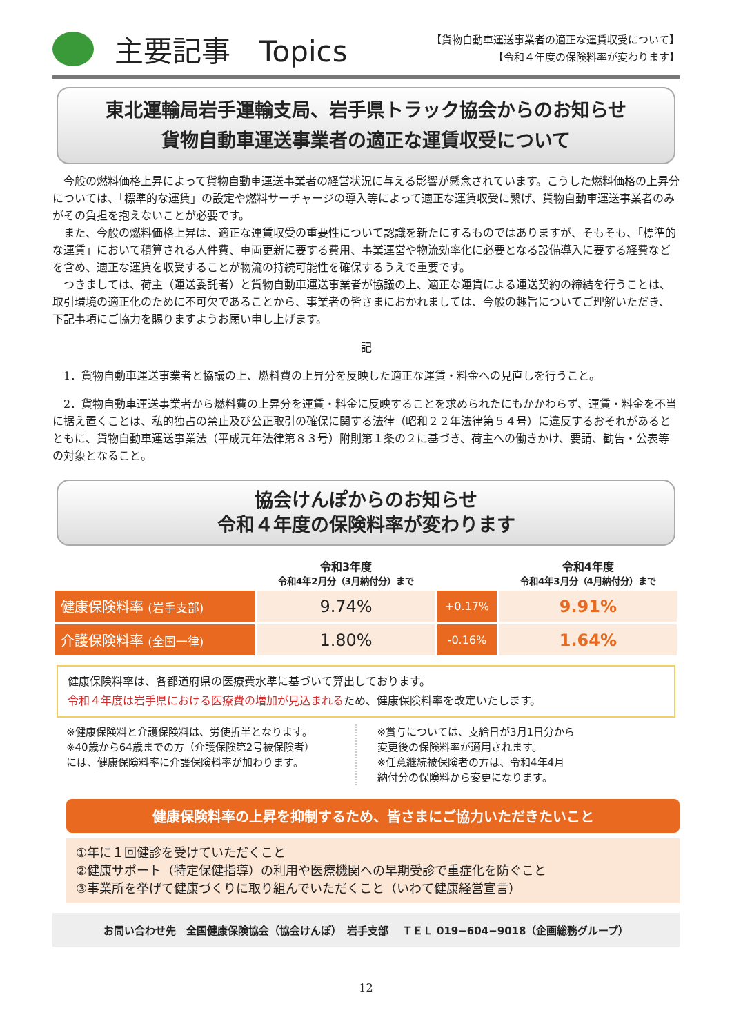主要記事　Topics
【貨物自動車運送事業者の適正な運賃収受について】
【令和４年度の保険料率が変わります】
東北運輸局岩手運輸支局、岩手県トラック協会からのお知らせ
貨物自動車運送事業者の適正な運賃収受について
今般の燃料価格上昇によって貨物自動車運送事業者の経営状況に与える影響が懸念されています。こうした燃料価格の上昇分については、「標準的な運賃」の設定や燃料サーチャージの導入等によって適正な運賃収受に繋げ、貨物自動車運送事業者のみがその負担を抱えないことが必要です。
また、今般の燃料価格上昇は、適正な運賃収受の重要性について認識を新たにするものではありますが、そもそも、「標準的な運賃」において積算される人件費、車両更新に要する費用、事業運営や物流効率化に必要となる設備導入に要する経費などを含め、適正な運賃を収受することが物流の持続可能性を確保するうえで重要です。
つきましては、荷主（運送委託者）と貨物自動車運送事業者が協議の上、適正な運賃による運送契約の締結を行うことは、取引環境の適正化のために不可欠であることから、事業者の皆さまにおかれましては、今般の趣旨についてご理解いただき、下記事項にご協力を賜りますようお願い申し上げます。
記
1．貨物自動車運送事業者と協議の上、燃料費の上昇分を反映した適正な運賃・料金への見直しを行うこと。
2．貨物自動車運送事業者から燃料費の上昇分を運賃・料金に反映することを求められたにもかかわらず、運賃・料金を不当に据え置くことは、私的独占の禁止及び公正取引の確保に関する法律（昭和２２年法律第５４号）に違反するおそれがあるとともに、貨物自動車運送事業法（平成元年法律第８３号）附則第１条の２に基づき、荷主への働きかけ、要請、勧告・公表等の対象となること。
協会けんぽからのお知らせ
令和４年度の保険料率が変わります
| | 令和3年度 令和4年2月分（3月納付分）まで | | 令和4年度 令和4年3月分（4月納付分）まで |
| --- | --- | --- | --- |
| 健康保険料率 (岩手支部) | 9.74% | +0.17% | 9.91% |
| 介護保険料率 (全国一律) | 1.80% | -0.16% | 1.64% |
健康保険料率は、各都道府県の医療費水準に基づいて算出しております。
令和４年度は岩手県における医療費の増加が見込まれるため、健康保険料率を改定いたします。
※健康保険料と介護保険料は、労使折半となります。
※40歳から64歳までの方（介護保険第2号被保険者）
には、健康保険料率に介護保険料率が加わります。
※賞与については、支給日が3月1日分から
変更後の保険料率が適用されます。
※任意継続被保険者の方は、令和4年4月
納付分の保険料から変更になります。
健康保険料率の上昇を抑制するため、皆さまにご協力いただきたいこと
①年に１回健診を受けていただくこと
②健康サポート（特定保健指導）の利用や医療機関への早期受診で重症化を防ぐこと
③事業所を挙げて健康づくりに取り組んでいただくこと（いわて健康経営宣言）
お問い合わせ先　全国健康保険協会（協会けんぽ）　岩手支部　 ＴＥＬ 019−604−9018（企画総務グループ）
12